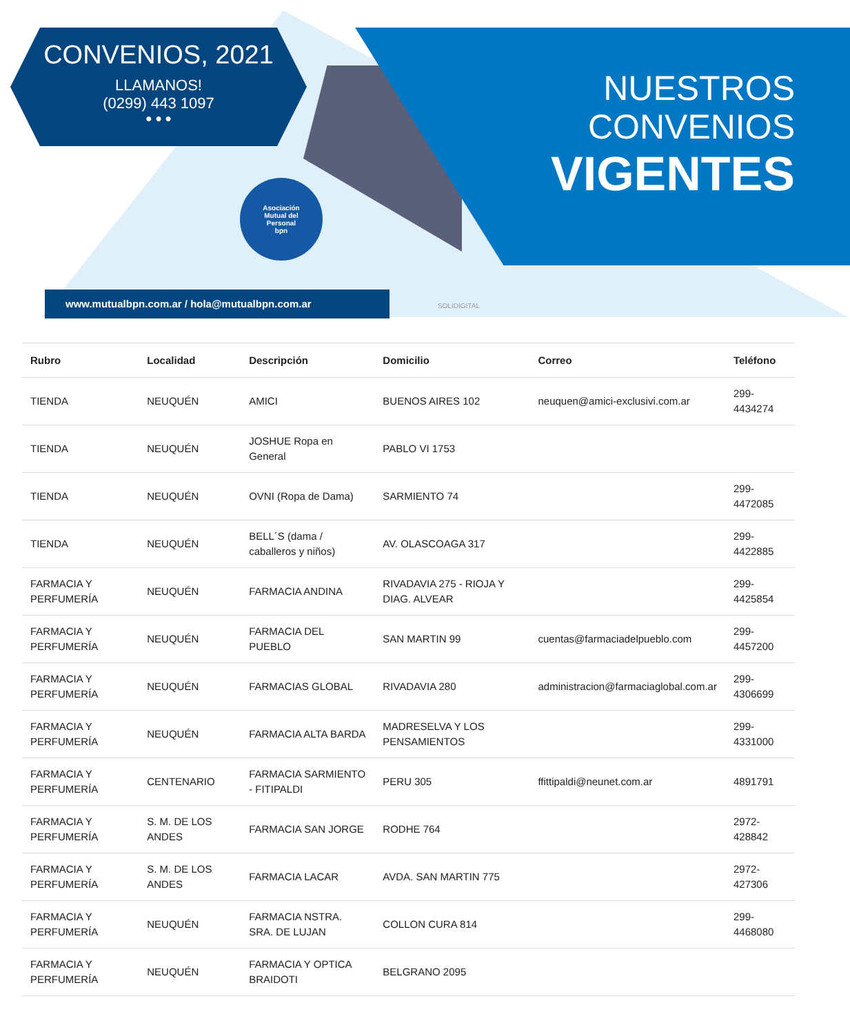CONVENIOS, 2021
LLAMANOS!
(0299) 443 1097
● ● ●
NUESTROS
CONVENIOS
VIGENTES
Asociación
Mutual del
Personal
bpn
www.mutualbpn.com.ar / hola@mutualbpn.com.ar
SOLIDIGITAL
| Rubro | Localidad | Descripción | Domicilio | Correo | Teléfono |
| --- | --- | --- | --- | --- | --- |
| TIENDA | NEUQUÉN | AMICI | BUENOS AIRES 102 | neuquen@amici-exclusivi.com.ar | 299-4434274 |
| TIENDA | NEUQUÉN | JOSHUE Ropa en General | PABLO VI 1753 | | |
| TIENDA | NEUQUÉN | OVNI (Ropa de Dama) | SARMIENTO 74 | | 299-4472085 |
| TIENDA | NEUQUÉN | BELL´S (dama / caballeros y niños) | AV. OLASCOAGA 317 | | 299-4422885 |
| FARMACIA Y PERFUMERÍA | NEUQUÉN | FARMACIA ANDINA | RIVADAVIA 275 - RIOJA Y DIAG. ALVEAR | | 299-4425854 |
| FARMACIA Y PERFUMERÍA | NEUQUÉN | FARMACIA DEL PUEBLO | SAN MARTIN 99 | cuentas@farmaciadelpueblo.com | 299-4457200 |
| FARMACIA Y PERFUMERÍA | NEUQUÉN | FARMACIAS GLOBAL | RIVADAVIA 280 | administracion@farmaciaglobal.com.ar | 299-4306699 |
| FARMACIA Y PERFUMERÍA | NEUQUÉN | FARMACIA ALTA BARDA | MADRESELVA Y LOS PENSAMIENTOS | | 299- 4331000 |
| FARMACIA Y PERFUMERÍA | CENTENARIO | FARMACIA SARMIENTO - FITIPALDI | PERU 305 | ffittipaldi@neunet.com.ar | 4891791 |
| FARMACIA Y PERFUMERÍA | S. M. DE LOS ANDES | FARMACIA SAN JORGE | RODHE 764 | | 2972-428842 |
| FARMACIA Y PERFUMERÍA | S. M. DE LOS ANDES | FARMACIA LACAR | AVDA. SAN MARTIN 775 | | 2972-427306 |
| FARMACIA Y PERFUMERÍA | NEUQUÉN | FARMACIA NSTRA. SRA. DE LUJAN | COLLON CURA 814 | | 299-4468080 |
| FARMACIA Y PERFUMERÍA | NEUQUÉN | FARMACIA Y OPTICA BRAIDOTI | BELGRANO 2095 | | |